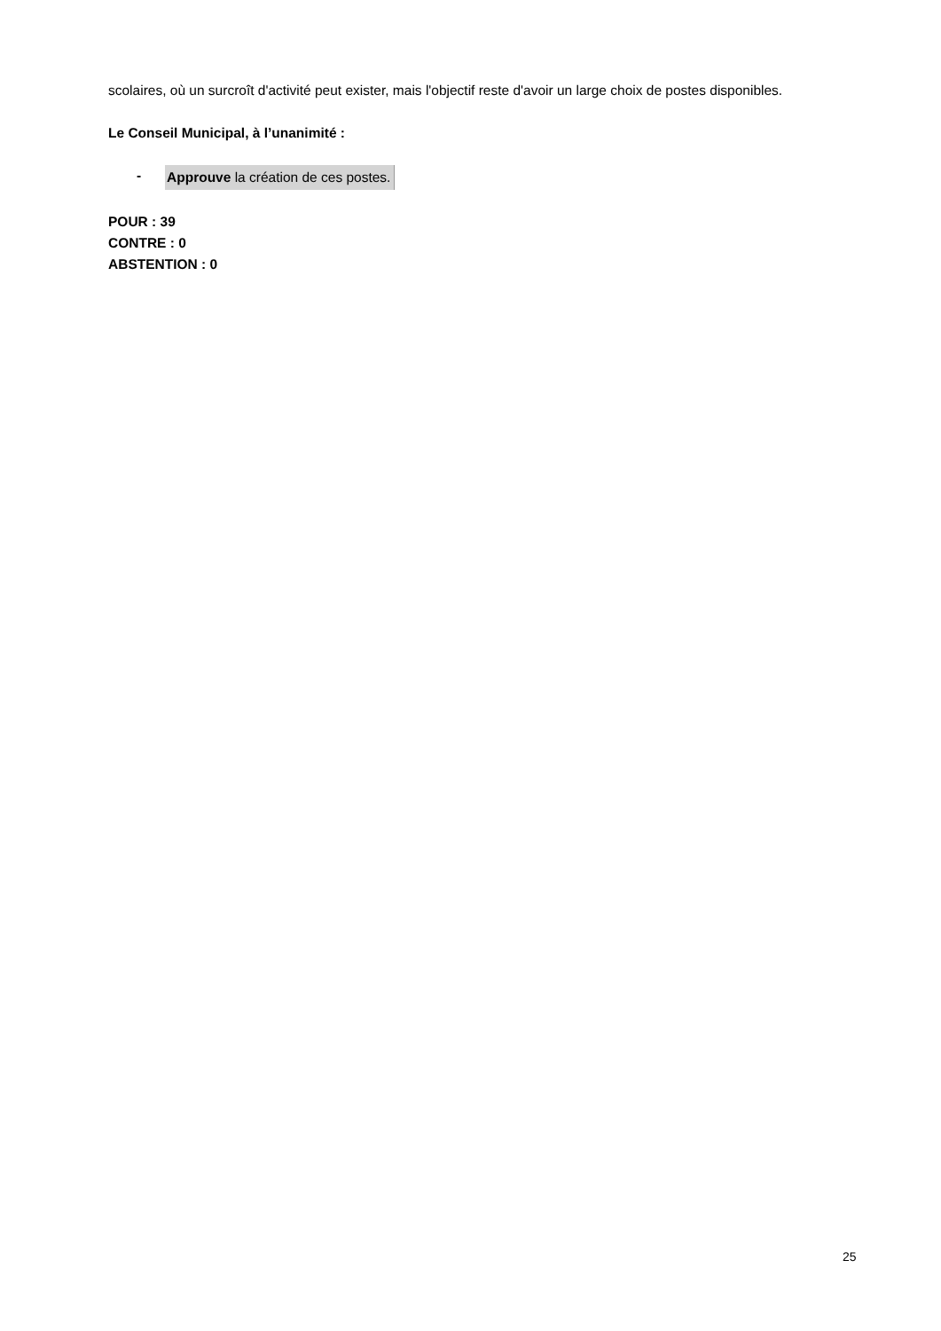scolaires, où un surcroît d'activité peut exister, mais l'objectif reste d'avoir un large choix de postes disponibles.
Le Conseil Municipal, à l’unanimité :
- Approuve la création de ces postes.
POUR : 39
CONTRE : 0
ABSTENTION : 0
25